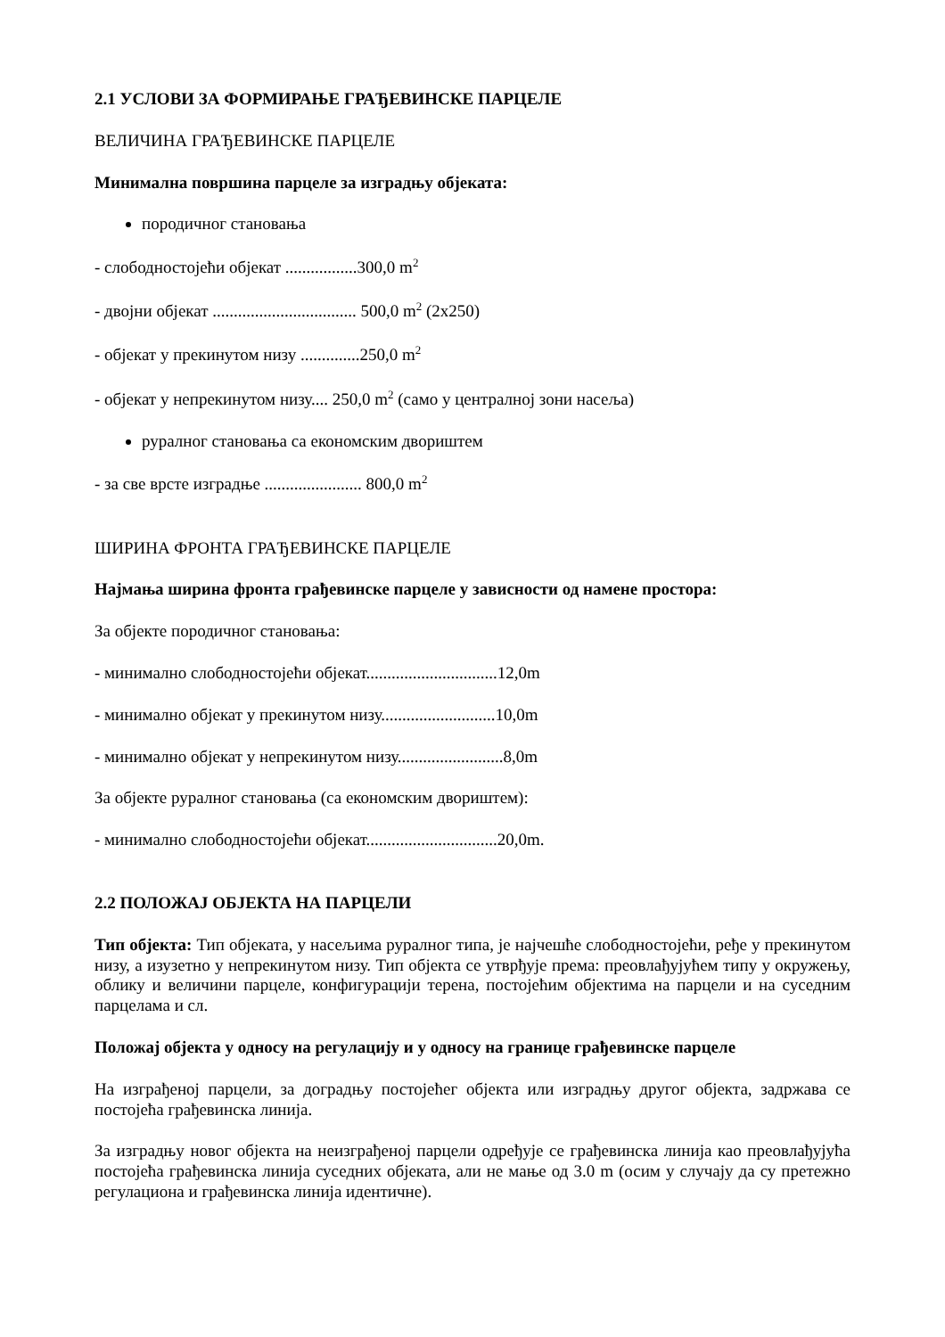2.1 УСЛОВИ ЗА ФОРМИРАЊЕ ГРАЂЕВИНСКЕ ПАРЦЕЛЕ
ВЕЛИЧИНА ГРАЂЕВИНСКЕ ПАРЦЕЛЕ
Минимална површина парцеле за изградњу објеката:
породичног становања
- слободностојећи објекат .................300,0 m<sup>2</sup>
- двојни објекат .................................. 500,0 m<sup>2</sup> (2x250)
- објекат у прекинутом низу ..............250,0 m<sup>2</sup>
- објекат у непрекинутом низу.... 250,0 m<sup>2</sup> (само у централној зони насеља)
руралног становања са економским двориштем
- за све врсте изградње ....................... 800,0 m<sup>2</sup>
ШИРИНА ФРОНТА ГРАЂЕВИНСКЕ ПАРЦЕЛЕ
Најмања ширина фронта грађевинске парцеле у зависности од намене простора:
За објекте породичног становања:
- минимално слободностојећи објекат...............................12,0m
- минимално објекат у прекинутом низу...........................10,0m
- минимално објекат у непрекинутом низу.........................8,0m
За објекте руралног становања (са економским двориштем):
- минимално слободностојећи објекат...............................20,0m.
2.2 ПОЛОЖАЈ ОБЈЕКТА НА ПАРЦЕЛИ
Тип објекта: Тип објеката, у насељима руралног типа, је најчешће слободностојећи, ређе у прекинутом низу, а изузетно у непрекинутом низу. Тип објекта се утврђује према: преовлађујућем типу у окружењу, облику и величини парцеле, конфигурацији терена, постојећим објектима на парцели и на суседним парцелама и сл.
Положај објекта у односу на регулацију и у односу на границе грађевинске парцеле
На изграђеној парцели, за доградњу постојећег објекта или изградњу другог објекта, задржава се постојећа грађевинска линија.
За изградњу новог објекта на неизграђеној парцели одређује се грађевинска линија као преовлађујућа постојећа грађевинска линија суседних објеката, али не мање од 3.0 m (осим у случају да су претежно регулациона и грађевинска линија идентичне).